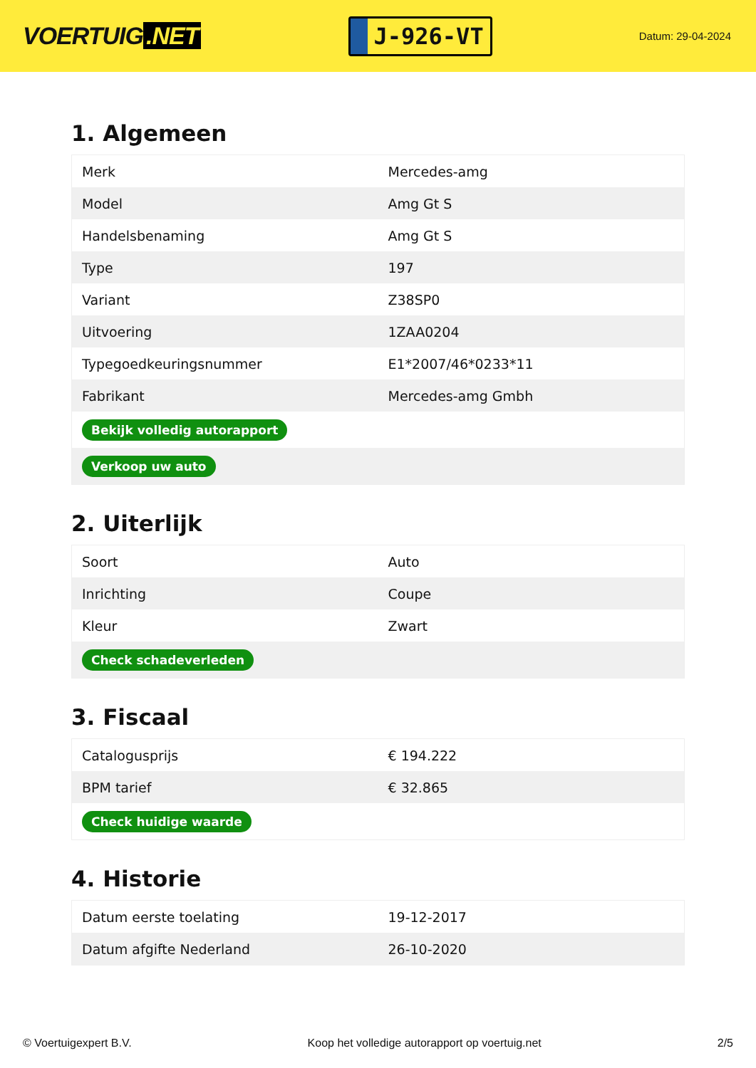VOERTUIG.NET
J-926-VT
Datum: 29-04-2024
1. Algemeen
| Merk | Mercedes-amg |
| Model | Amg Gt S |
| Handelsbenaming | Amg Gt S |
| Type | 197 |
| Variant | Z38SP0 |
| Uitvoering | 1ZAA0204 |
| Typegoedkeuringsnummer | E1*2007/46*0233*11 |
| Fabrikant | Mercedes-amg Gmbh |
| Bekijk volledig autorapport | |
| Verkoop uw auto | |
2. Uiterlijk
| Soort | Auto |
| Inrichting | Coupe |
| Kleur | Zwart |
| Check schadeverleden | |
3. Fiscaal
| Catalogusprijs | € 194.222 |
| BPM tarief | € 32.865 |
| Check huidige waarde | |
4. Historie
| Datum eerste toelating | 19-12-2017 |
| Datum afgifte Nederland | 26-10-2020 |
© Voertuigexpert B.V. Koop het volledige autorapport op voertuig.net 2/5